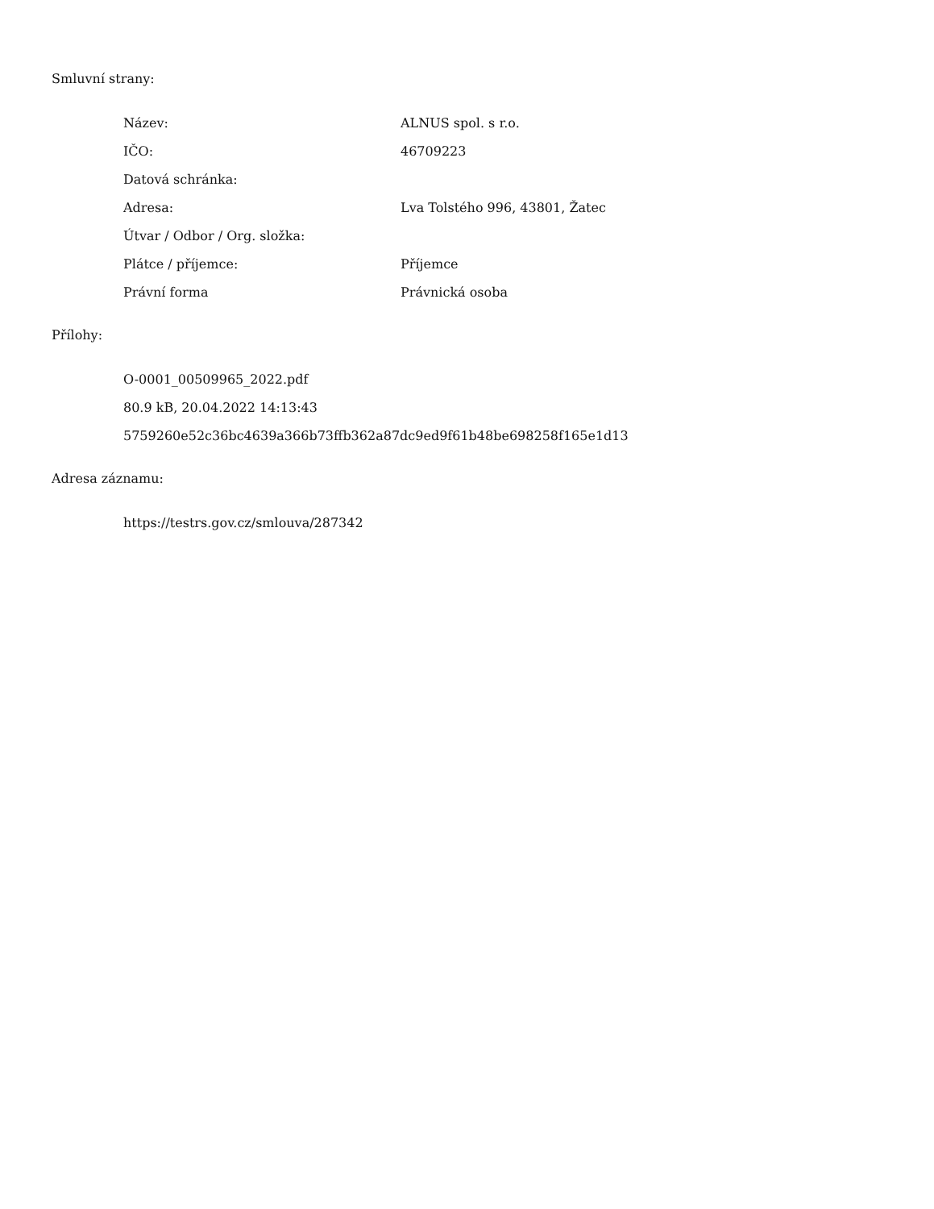Smluvní strany:
| Název: | ALNUS spol. s r.o. |
| IČO: | 46709223 |
| Datová schránka: | |
| Adresa: | Lva Tolstého 996, 43801, Žatec |
| Útvar / Odbor / Org. složka: | |
| Plátce / příjemce: | Příjemce |
| Právní forma | Právnická osoba |
Přílohy:
O-0001_00509965_2022.pdf
80.9 kB, 20.04.2022 14:13:43
5759260e52c36bc4639a366b73ffb362a87dc9ed9f61b48be698258f165e1d13
Adresa záznamu:
https://testrs.gov.cz/smlouva/287342